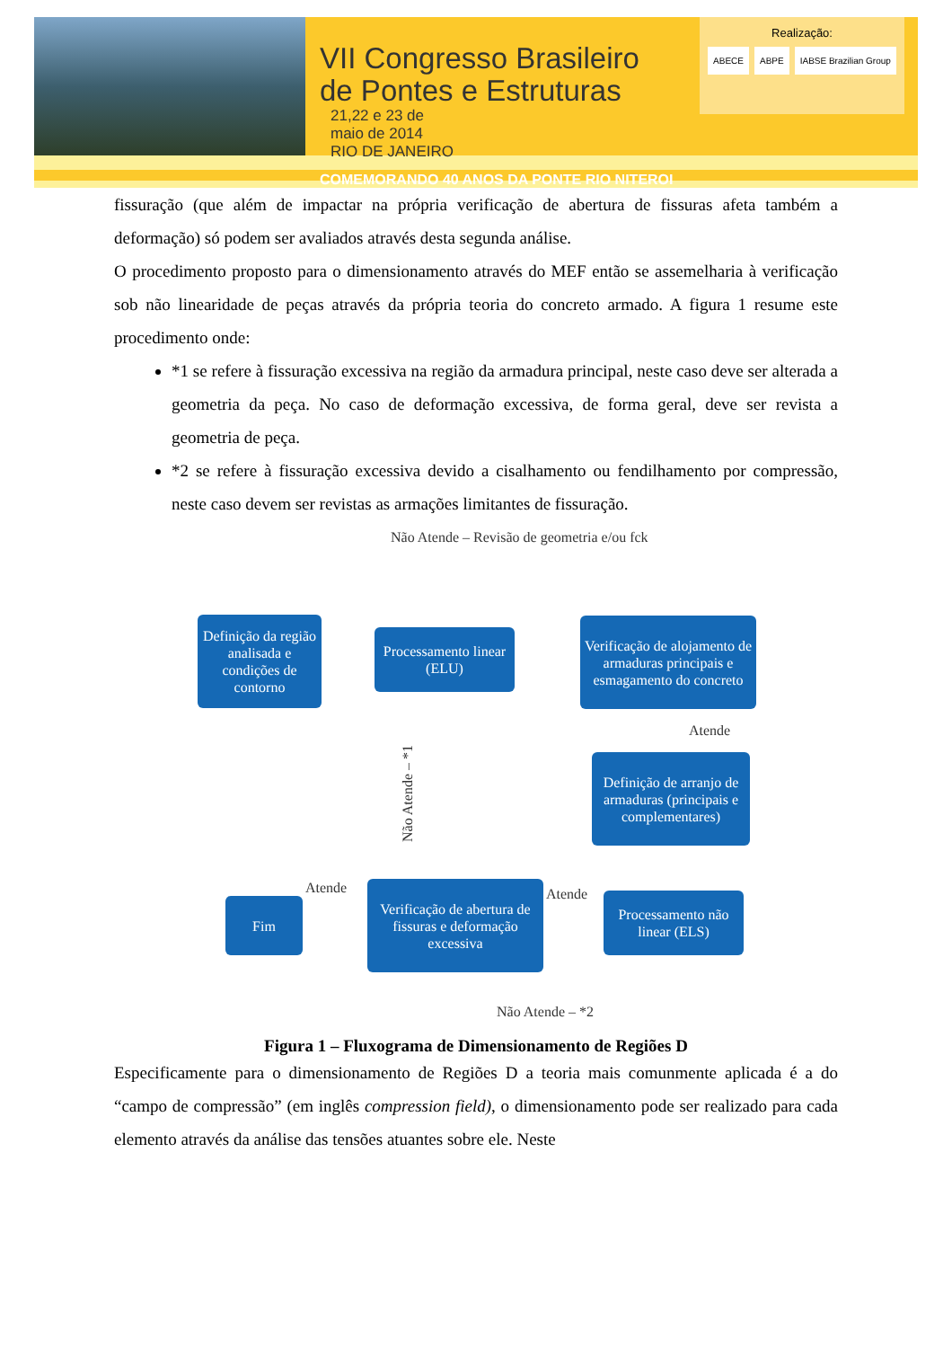VII Congresso Brasileiro
de Pontes e Estruturas
21,22 e 23 de
maio de 2014
RIO DE JANEIRO
COMEMORANDO 40 ANOS DA PONTE RIO NITEROI
Realização:
ABECE ABPE IABSE Brazilian Group
fissuração (que além de impactar na própria verificação de abertura de fissuras afeta também a deformação) só podem ser avaliados através desta segunda análise.
O procedimento proposto para o dimensionamento através do MEF então se assemelharia à verificação sob não linearidade de peças através da própria teoria do concreto armado. A figura 1 resume este procedimento onde:
*1 se refere à fissuração excessiva na região da armadura principal, neste caso deve ser alterada a geometria da peça. No caso de deformação excessiva, de forma geral, deve ser revista a geometria de peça.
*2 se refere à fissuração excessiva devido a cisalhamento ou fendilhamento por compressão, neste caso devem ser revistas as armações limitantes de fissuração.
Não Atende – Revisão de geometria e/ou fck
Definição da região analisada e condições de contorno
Processamento linear (ELU)
Verificação de alojamento de armaduras principais e esmagamento do concreto
Atende
Não Atende – *1
Definição de arranjo de armaduras (principais e complementares)
Atende Atende
Fim
Verificação de abertura de fissuras e deformação excessiva
Processamento não linear (ELS)
Não Atende – *2
Figura 1 – Fluxograma de Dimensionamento de Regiões D
Especificamente para o dimensionamento de Regiões D a teoria mais comunmente aplicada é a do “campo de compressão” (em inglês compression field), o dimensionamento pode ser realizado para cada elemento através da análise das tensões atuantes sobre ele. Neste